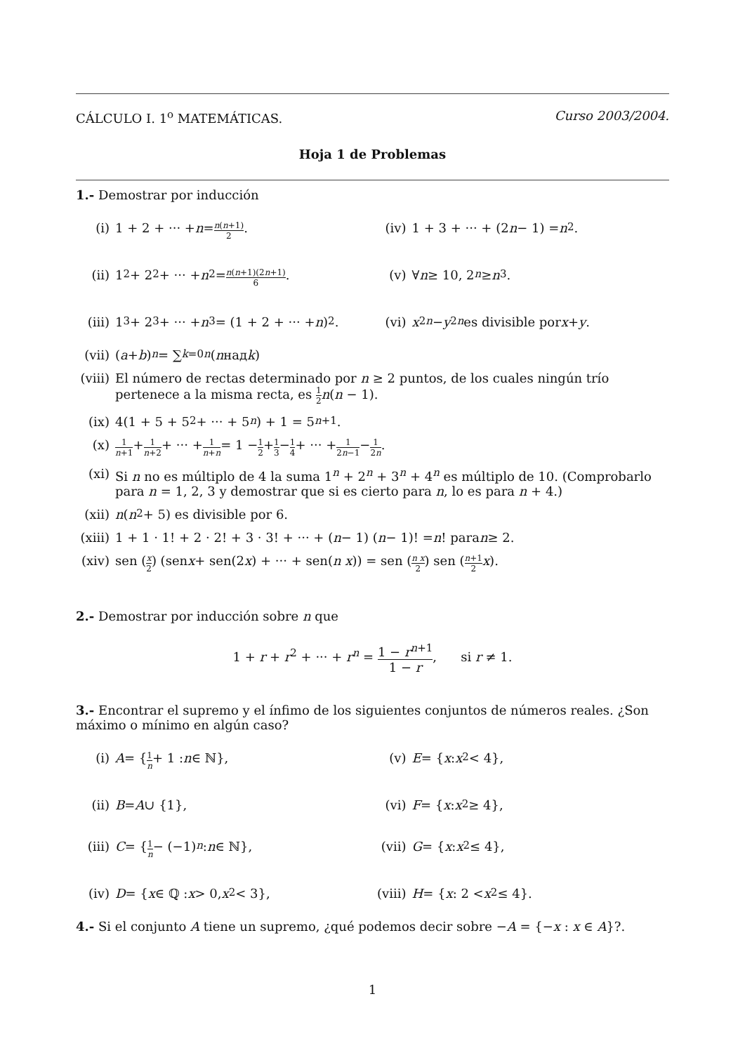CÁLCULO I. 1<sup>o</sup> MATEMÁTICAS. Curso 2003/2004.
Hoja 1 de Problemas
1.- Demostrar por inducción
(i) 1 + 2 + ··· + n = n(n+1) 2.
(iv) 1 + 3 + ··· + (2 n − 1) = n<sup>2</sup>.
(ii) 1<sup>2</sup> + 2<sup>2</sup> + ··· + n<sup>2</sup> = n(n+1)(2n+1) 6.
(v) ∀ n ≥ 10, 2<sup>n</sup> ≥ n<sup>3</sup>.
(iii) 1<sup>3</sup> + 2<sup>3</sup> + ··· + n<sup>3</sup> = (1 + 2 + ··· + n)<sup>2</sup>.
(vi) x<sup>2n</sup> − y<sup>2n</sup> es divisible por x + y.
(vii) (a + b)<sup>n</sup> = ∑<sub>k=0</sub><sup>n</sup> (n над k)
(viii) El número de rectas determinado por n ≥ 2 puntos, de los cuales ningún trío pertenece a la misma recta, es 1 2 n(n − 1).
(ix) 4(1 + 5 + 5<sup>2</sup> + ··· + 5<sup>n</sup>) + 1 = 5<sup>n+1</sup>.
(x) 1 n+1 + 1 n+2 + ··· + 1 n+n = 1 − 1 2 + 1 3 − 1 4 + ··· + 1 2n−1 − 1 2n.
(xi) Si n no es múltiplo de 4 la suma 1<sup>n</sup> + 2<sup>n</sup> + 3<sup>n</sup> + 4<sup>n</sup> es múltiplo de 10. (Comprobarlo para n = 1, 2, 3 y demostrar que si es cierto para n, lo es para n + 4.)
(xii) n (n<sup>2</sup> + 5) es divisible por 6.
(xiii) 1 + 1 · 1! + 2 · 2! + 3 · 3! + ··· + (n − 1) (n − 1)! = n! para n ≥ 2.
(xiv) sen (x 2) (sen x + sen(2 x) + ··· + sen(n x)) = sen (n x 2) sen (n+1 2 x).
2.- Demostrar por inducción sobre n que
1 + r + r<sup>2</sup> + ··· + r<sup>n</sup> = 1 − r<sup>n+1</sup> 1 − r, si r ≠ 1.
3.- Encontrar el supremo y el ínfimo de los siguientes conjuntos de números reales. ¿Son máximo o mínimo en algún caso?
(i) A = { 1 n + 1 : n ∈ ℕ}, (v) E = { x : x<sup>2</sup> < 4},
(ii) B = A ∪ {1}, (vi) F = { x : x<sup>2</sup> ≥ 4},
(iii) C = { 1 n − (−1)<sup>n</sup> : n ∈ ℕ},
(vii) G = { x : x<sup>2</sup> ≤ 4},
(iv) D = { x ∈ ℚ : x > 0, x<sup>2</sup> < 3},
(viii) H = { x : 2 < x<sup>2</sup> ≤ 4}.
4.- Si el conjunto A tiene un supremo, ¿qué podemos decir sobre −A = {−x : x ∈ A}?.
1